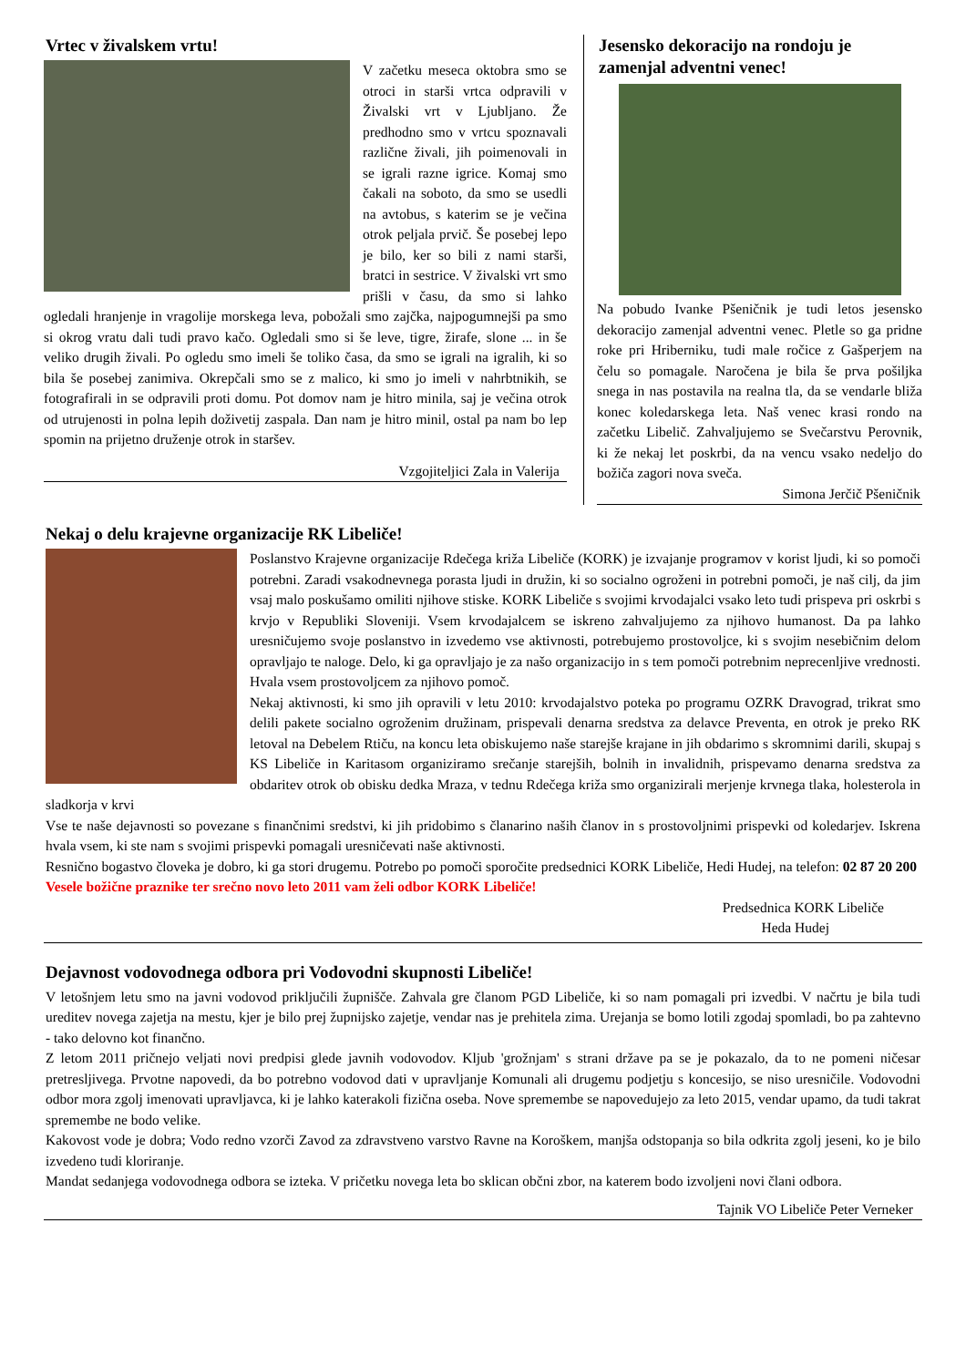Vrtec v živalskem vrtu!
V začetku meseca oktobra smo se otroci in starši vrtca odpravili v Živalski vrt v Ljubljano. Že predhodno smo v vrtcu spoznavali različne živali, jih poimenovali in se igrali razne igrice. Komaj smo čakali na soboto, da smo se usedli na avtobus, s katerim se je večina otrok peljala prvič. Še posebej lepo je bilo, ker so bili z nami starši, bratci in sestrice. V živalski vrt smo prišli v času, da smo si lahko ogledali hranjenje in vragolije morskega leva, pobožali smo zajčka, najpogumnejši pa smo si okrog vratu dali tudi pravo kačo. Ogledali smo si še leve, tigre, žirafe, slone ... in še veliko drugih živali. Po ogledu smo imeli še toliko časa, da smo se igrali na igralih, ki so bila še posebej zanimiva. Okrepčali smo se z malico, ki smo jo imeli v nahrbtnikih, se fotografirali in se odpravili proti domu. Pot domov nam je hitro minila, saj je večina otrok od utrujenosti in polna lepih doživetij zaspala. Dan nam je hitro minil, ostal pa nam bo lep spomin na prijetno druženje otrok in staršev.
Vzgojiteljici Zala in Valerija
Jesensko dekoracijo na rondoju je zamenjal adventni venec!
Na pobudo Ivanke Pšeničnik je tudi letos jesensko dekoracijo zamenjal adventni venec. Pletle so ga pridne roke pri Hriberniku, tudi male ročice z Gašperjem na čelu so pomagale. Naročena je bila še prva pošiljka snega in nas postavila na realna tla, da se vendarle bliža konec koledarskega leta. Naš venec krasi rondo na začetku Libelič. Zahvaljujemo se Svečarstvu Perovnik, ki že nekaj let poskrbi, da na vencu vsako nedeljo do božiča zagori nova sveča.
Simona Jerčič Pšeničnik
Nekaj o delu krajevne organizacije RK Libeliče!
Poslanstvo Krajevne organizacije Rdečega križa Libeliče (KORK) je izvajanje programov v korist ljudi, ki so pomoči potrebni. Zaradi vsakodnevnega porasta ljudi in družin, ki so socialno ogroženi in potrebni pomoči, je naš cilj, da jim vsaj malo poskušamo omiliti njihove stiske. KORK Libeliče s svojimi krvodajalci vsako leto tudi prispeva pri oskrbi s krvjo v Republiki Sloveniji. Vsem krvodajalcem se iskreno zahvaljujemo za njihovo humanost. Da pa lahko uresničujemo svoje poslanstvo in izvedemo vse aktivnosti, potrebujemo prostovoljce, ki s svojim nesebičnim delom opravljajo te naloge. Delo, ki ga opravljajo je za našo organizacijo in s tem pomoči potrebnim neprecenljive vrednosti. Hvala vsem prostovoljcem za njihovo pomoč.
Nekaj aktivnosti, ki smo jih opravili v letu 2010: krvodajalstvo poteka po programu OZRK Dravograd, trikrat smo delili pakete socialno ogroženim družinam, prispevali denarna sredstva za delavce Preventa, en otrok je preko RK letoval na Debelem Rtiču, na koncu leta obiskujemo naše starejše krajane in jih obdarimo s skromnimi darili, skupaj s KS Libeliče in Karitasom organiziramo srečanje starejših, bolnih in invalidnih, prispevamo denarna sredstva za obdaritev otrok ob obisku dedka Mraza, v tednu Rdečega križa smo organizirali merjenje krvnega tlaka, holesterola in sladkorja v krvi
Vse te naše dejavnosti so povezane s finančnimi sredstvi, ki jih pridobimo s članarino naših članov in s prostovoljnimi prispevki od koledarjev. Iskrena hvala vsem, ki ste nam s svojimi prispevki pomagali uresničevati naše aktivnosti.
Resnično bogastvo človeka je dobro, ki ga stori drugemu. Potrebo po pomoči sporočite predsednici KORK Libeliče, Hedi Hudej, na telefon: 02 87 20 200
Vesele božične praznike ter srečno novo leto 2011 vam želi odbor KORK Libeliče!
Predsednica KORK Libeliče
Heda Hudej
Dejavnost vodovodnega odbora pri Vodovodni skupnosti Libeliče!
V letošnjem letu smo na javni vodovod priključili župnišče. Zahvala gre članom PGD Libeliče, ki so nam pomagali pri izvedbi. V načrtu je bila tudi ureditev novega zajetja na mestu, kjer je bilo prej župnijsko zajetje, vendar nas je prehitela zima. Urejanja se bomo lotili zgodaj spomladi, bo pa zahtevno - tako delovno kot finančno.
Z letom 2011 pričnejo veljati novi predpisi glede javnih vodovodov. Kljub 'grožnjam' s strani države pa se je pokazalo, da to ne pomeni ničesar pretresljivega. Prvotne napovedi, da bo potrebno vodovod dati v upravljanje Komunali ali drugemu podjetju s koncesijo, se niso uresničile. Vodovodni odbor mora zgolj imenovati upravljavca, ki je lahko katerakoli fizična oseba. Nove spremembe se napovedujejo za leto 2015, vendar upamo, da tudi takrat spremembe ne bodo velike.
Kakovost vode je dobra; Vodo redno vzorči Zavod za zdravstveno varstvo Ravne na Koroškem, manjša odstopanja so bila odkrita zgolj jeseni, ko je bilo izvedeno tudi kloriranje.
Mandat sedanjega vodovodnega odbora se izteka. V pričetku novega leta bo sklican občni zbor, na katerem bodo izvoljeni novi člani odbora.
Tajnik VO Libeliče Peter Verneker